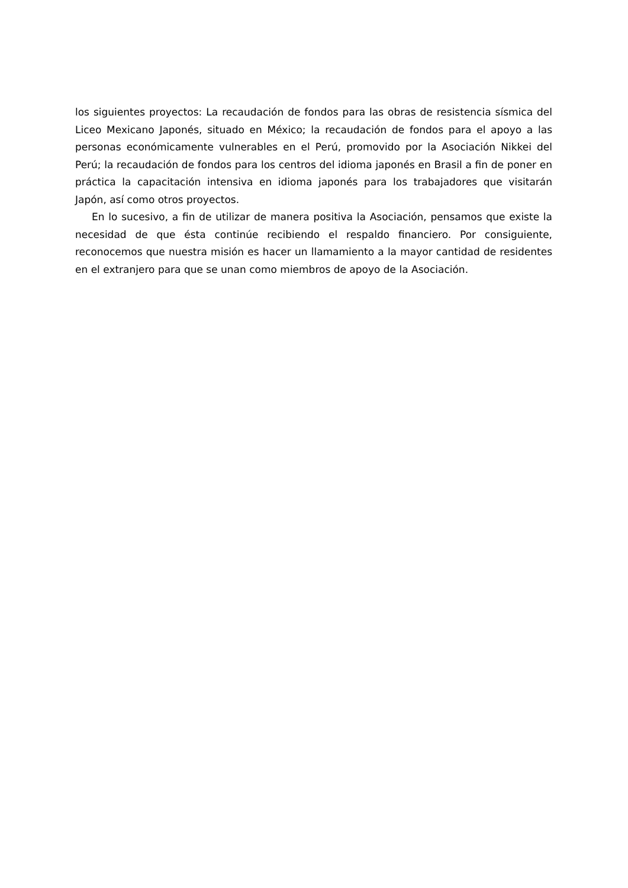los siguientes proyectos: La recaudación de fondos para las obras de resistencia sísmica del Liceo Mexicano Japonés, situado en México; la recaudación de fondos para el apoyo a las personas económicamente vulnerables en el Perú, promovido por la Asociación Nikkei del Perú; la recaudación de fondos para los centros del idioma japonés en Brasil a fin de poner en práctica la capacitación intensiva en idioma japonés para los trabajadores que visitarán Japón, así como otros proyectos.
En lo sucesivo, a fin de utilizar de manera positiva la Asociación, pensamos que existe la necesidad de que ésta continúe recibiendo el respaldo financiero. Por consiguiente, reconocemos que nuestra misión es hacer un llamamiento a la mayor cantidad de residentes en el extranjero para que se unan como miembros de apoyo de la Asociación.